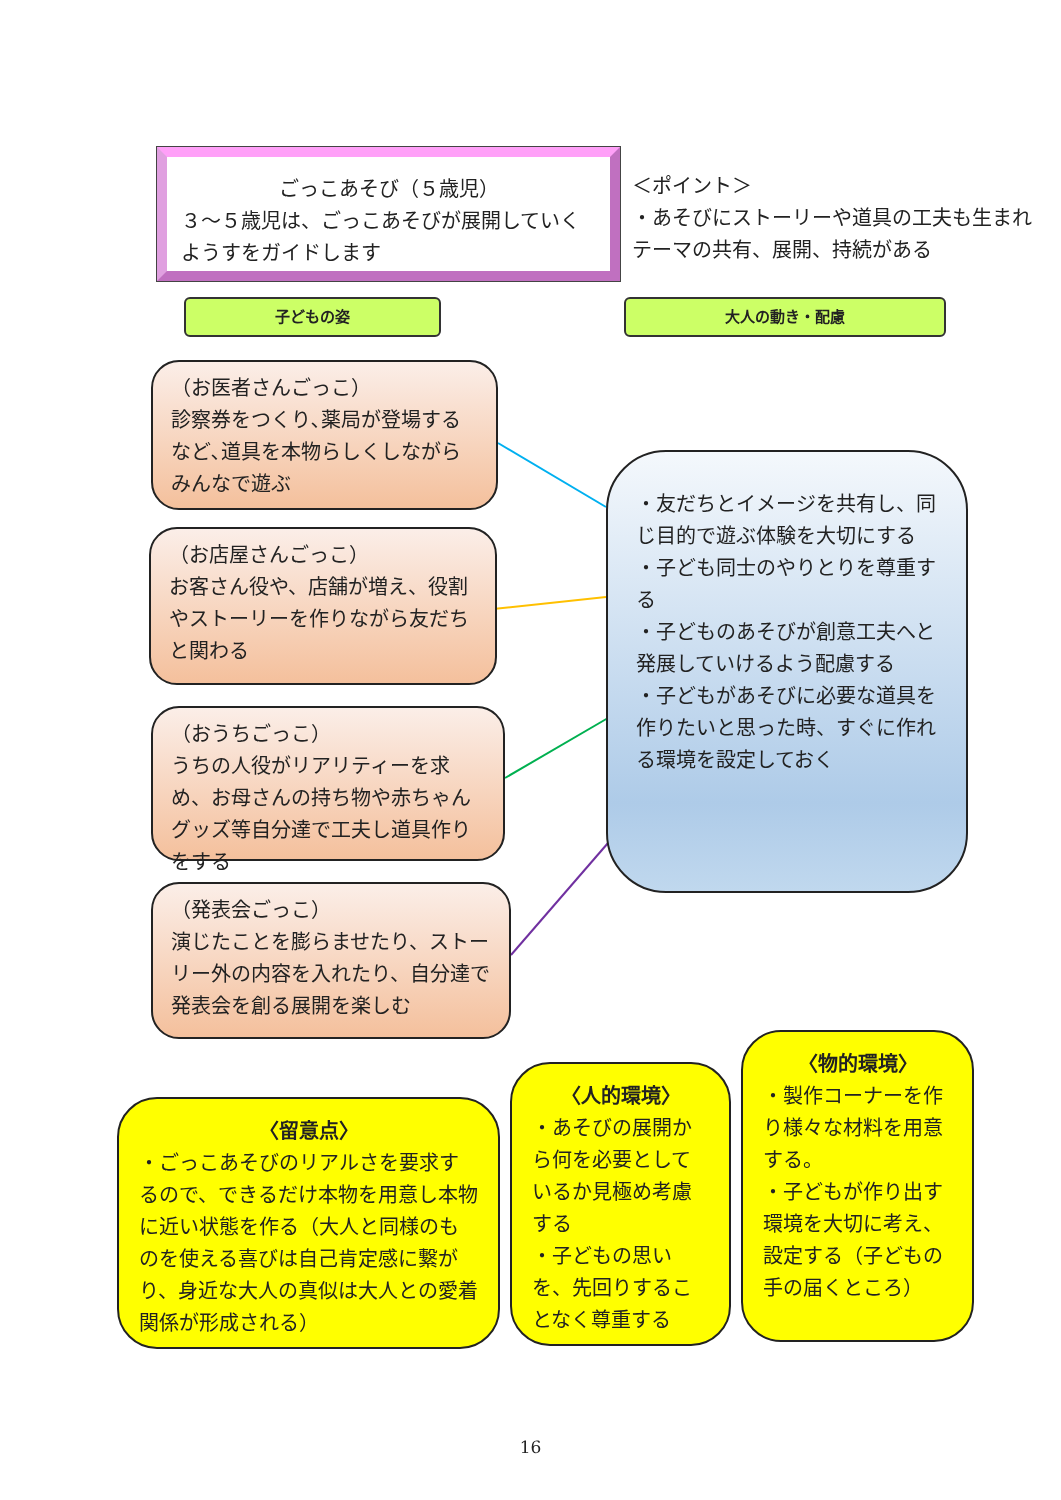ごっこあそび（５歳児）
３～５歳児は、ごっこあそびが展開していくようすをガイドします
＜ポイント＞
・あそびにストーリーや道具の工夫も生まれテーマの共有、展開、持続がある
子どもの姿 大人の動き・配慮
（お医者さんごっこ）
診察券をつくり､薬局が登場するなど､道具を本物らしくしながらみんなで遊ぶ
（お店屋さんごっこ）
お客さん役や、店舗が増え、役割やストーリーを作りながら友だちと関わる
（おうちごっこ）
うちの人役がリアリティーを求め、お母さんの持ち物や赤ちゃんグッズ等自分達で工夫し道具作りをする
（発表会ごっこ）
演じたことを膨らませたり、ストーリー外の内容を入れたり、自分達で発表会を創る展開を楽しむ
・友だちとイメージを共有し、同じ目的で遊ぶ体験を大切にする
・子ども同士のやりとりを尊重する
・子どものあそびが創意工夫へと発展していけるよう配慮する
・子どもがあそびに必要な道具を作りたいと思った時、すぐに作れる環境を設定しておく
〈留意点〉
・ごっこあそびのリアルさを要求するので、できるだけ本物を用意し本物に近い状態を作る（大人と同様のものを使える喜びは自己肯定感に繋がり、身近な大人の真似は大人との愛着関係が形成される）
〈人的環境〉
・あそびの展開から何を必要としているか見極め考慮する
・子どもの思いを、先回りすることなく尊重する
〈物的環境〉
・製作コーナーを作り様々な材料を用意する。
・子どもが作り出す環境を大切に考え、設定する（子どもの手の届くところ）
16